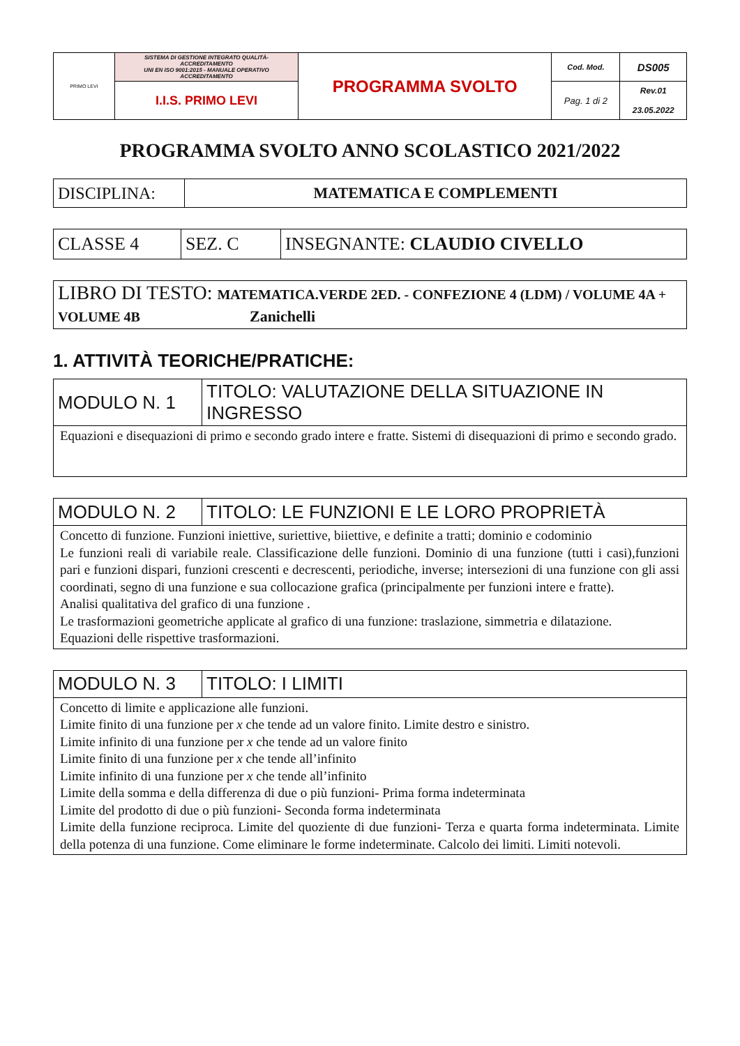| PRIMO LEVI | SISTEMA DI GESTIONE INTEGRATO QUALITÀ-ACCREDITAMENTO UNI EN ISO 9001:2015 - MANUALE OPERATIVO ACCREDITAMENTO | PROGRAMMA SVOLTO | Cod. Mod. | DS005 |
| | I.I.S. PRIMO LEVI | | Pag. 1 di 2 | Rev.01 23.05.2022 |
PROGRAMMA SVOLTO ANNO SCOLASTICO 2021/2022
| DISCIPLINA: | MATEMATICA E COMPLEMENTI |
| CLASSE 4 | SEZ. C | INSEGNANTE: CLAUDIO CIVELLO |
| LIBRO DI TESTO: MATEMATICA.VERDE 2ED. - CONFEZIONE 4 (LDM) / VOLUME 4A + VOLUME 4B Zanichelli |
1. ATTIVITÀ TEORICHE/PRATICHE:
| MODULO N. 1 | TITOLO: VALUTAZIONE DELLA SITUAZIONE IN INGRESSO |
| Equazioni e disequazioni di primo e secondo grado intere e fratte. Sistemi di disequazioni di primo e secondo grado. | |
| MODULO N. 2 | TITOLO: LE FUNZIONI E LE LORO PROPRIETÀ |
| Concetto di funzione. Funzioni iniettive, suriettive, biiettive, e definite a tratti; dominio e codominio Le funzioni reali di variabile reale. Classificazione delle funzioni. Dominio di una funzione (tutti i casi),funzioni pari e funzioni dispari, funzioni crescenti e decrescenti, periodiche, inverse; intersezioni di una funzione con gli assi coordinati, segno di una funzione e sua collocazione grafica (principalmente per funzioni intere e fratte). Analisi qualitativa del grafico di una funzione . Le trasformazioni geometriche applicate al grafico di una funzione: traslazione, simmetria e dilatazione. Equazioni delle rispettive trasformazioni. | |
| MODULO N. 3 | TITOLO: I LIMITI |
| Concetto di limite e applicazione alle funzioni. Limite finito di una funzione per x che tende ad un valore finito. Limite destro e sinistro. Limite infinito di una funzione per x che tende ad un valore finito Limite finito di una funzione per x che tende all’infinito Limite infinito di una funzione per x che tende all’infinito Limite della somma e della differenza di due o più funzioni- Prima forma indeterminata Limite del prodotto di due o più funzioni- Seconda forma indeterminata Limite della funzione reciproca. Limite del quoziente di due funzioni- Terza e quarta forma indeterminata. Limite della potenza di una funzione. Come eliminare le forme indeterminate. Calcolo dei limiti. Limiti notevoli. | |